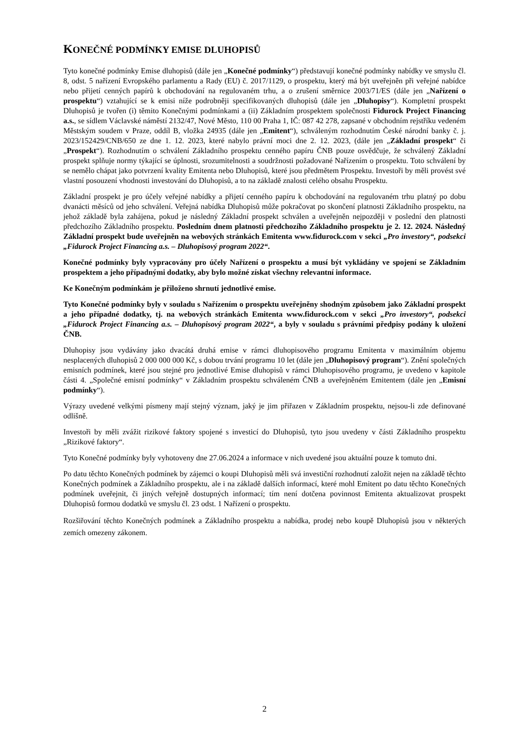KONEČNÉ PODMÍNKY EMISE DLUHOPISŮ
Tyto konečné podmínky Emise dluhopisů (dále jen „Konečné podmínky“) představují konečné podmínky nabídky ve smyslu čl. 8, odst. 5 nařízení Evropského parlamentu a Rady (EU) č. 2017/1129, o prospektu, který má být uveřejněn při veřejné nabídce nebo přijetí cenných papírů k obchodování na regulovaném trhu, a o zrušení směrnice 2003/71/ES (dále jen „Nařízení o prospektu“) vztahující se k emisi níže podrobněji specifikovaných dluhopisů (dále jen „Dluhopisy“). Kompletní prospekt Dluhopisů je tvořen (i) těmito Konečnými podmínkami a (ii) Základním prospektem společnosti Fidurock Project Financing a.s., se sídlem Václavské náměstí 2132/47, Nové Město, 110 00 Praha 1, IČ: 087 42 278, zapsané v obchodním rejstříku vedeném Městským soudem v Praze, oddíl B, vložka 24935 (dále jen „Emitent“), schváleným rozhodnutím České národní banky č. j. 2023/152429/CNB/650 ze dne 1. 12. 2023, které nabylo právní moci dne 2. 12. 2023, (dále jen „Základní prospekt“ či „Prospekt“). Rozhodnutím o schválení Základního prospektu cenného papíru ČNB pouze osvědčuje, že schválený Základní prospekt splňuje normy týkající se úplnosti, srozumitelnosti a soudržnosti požadované Nařízením o prospektu. Toto schválení by se nemělo chápat jako potvrzení kvality Emitenta nebo Dluhopisů, které jsou předmětem Prospektu. Investoři by měli provést své vlastní posouzení vhodnosti investování do Dluhopisů, a to na základě znalosti celého obsahu Prospektu.
Základní prospekt je pro účely veřejné nabídky a přijetí cenného papíru k obchodování na regulovaném trhu platný po dobu dvanácti měsíců od jeho schválení. Veřejná nabídka Dluhopisů může pokračovat po skončení platnosti Základního prospektu, na jehož základě byla zahájena, pokud je následný Základní prospekt schválen a uveřejněn nejpozději v poslední den platnosti předchozího Základního prospektu. Posledním dnem platnosti předchozího Základního prospektu je 2. 12. 2024. Následný Základní prospekt bude uveřejněn na webových stránkách Emitenta www.fidurock.com v sekci „Pro investory“, podsekci „Fidurock Project Financing a.s. – Dluhopisový program 2022“.
Konečné podmínky byly vypracovány pro účely Nařízení o prospektu a musí být vykládány ve spojení se Základním prospektem a jeho případnými dodatky, aby bylo možné získat všechny relevantní informace.
Ke Konečným podmínkám je přiloženo shrnutí jednotlivé emise.
Tyto Konečné podmínky byly v souladu s Nařízením o prospektu uveřejněny shodným způsobem jako Základní prospekt a jeho případné dodatky, tj. na webových stránkách Emitenta www.fidurock.com v sekci „Pro investory“, podsekci „Fidurock Project Financing a.s. – Dluhopisový program 2022“, a byly v souladu s právními předpisy podány k uložení ČNB.
Dluhopisy jsou vydávány jako dvacátá druhá emise v rámci dluhopisového programu Emitenta v maximálním objemu nesplacených dluhopisů 2 000 000 000 Kč, s dobou trvání programu 10 let (dále jen „Dluhopisový program“). Znění společných emisních podmínek, které jsou stejné pro jednotlivé Emise dluhopisů v rámci Dluhopisového programu, je uvedeno v kapitole části 4. „Společné emisní podmínky“ v Základním prospektu schváleném ČNB a uveřejněném Emitentem (dále jen „Emisní podmínky“).
Výrazy uvedené velkými písmeny mají stejný význam, jaký je jim přiřazen v Základním prospektu, nejsou-li zde definované odlišně.
Investoři by měli zvážit rizikové faktory spojené s investicí do Dluhopisů, tyto jsou uvedeny v části Základního prospektu „Rizikové faktory“.
Tyto Konečné podmínky byly vyhotoveny dne 27.06.2024 a informace v nich uvedené jsou aktuální pouze k tomuto dni.
Po datu těchto Konečných podmínek by zájemci o koupi Dluhopisů měli svá investiční rozhodnutí založit nejen na základě těchto Konečných podmínek a Základního prospektu, ale i na základě dalších informací, které mohl Emitent po datu těchto Konečných podmínek uveřejnit, či jiných veřejně dostupných informací; tím není dotčena povinnost Emitenta aktualizovat prospekt Dluhopisů formou dodatků ve smyslu čl. 23 odst. 1 Nařízení o prospektu.
Rozšiřování těchto Konečných podmínek a Základního prospektu a nabídka, prodej nebo koupě Dluhopisů jsou v některých zemích omezeny zákonem.
2